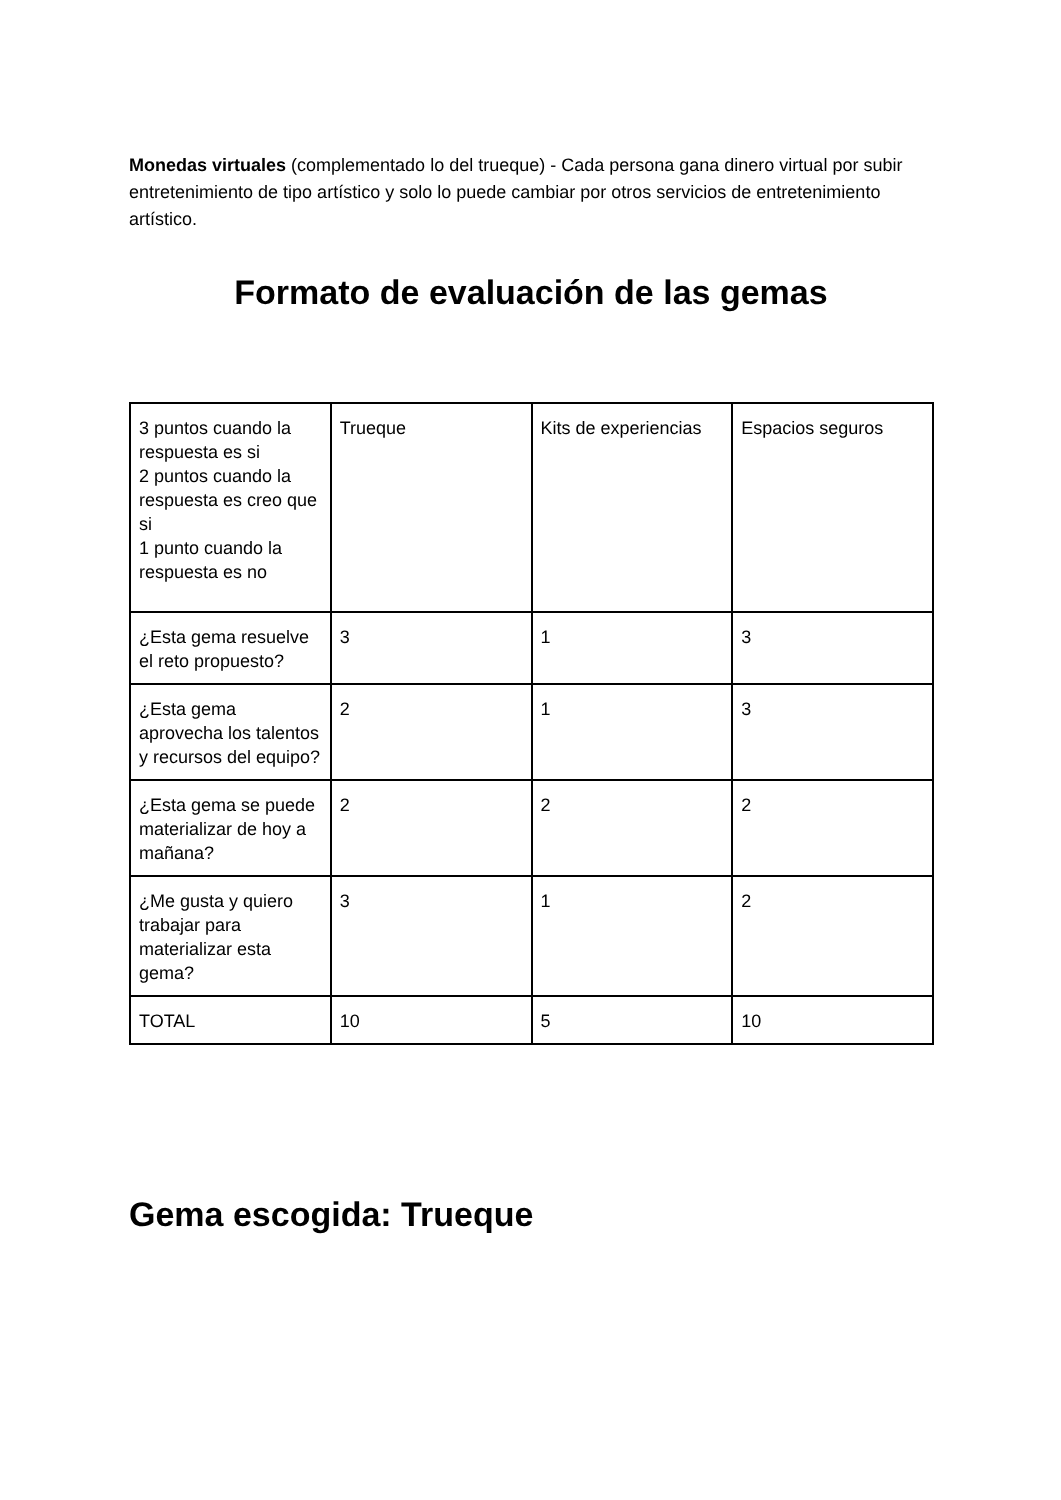Monedas virtuales (complementado lo del trueque) - Cada persona gana dinero virtual por subir entretenimiento de tipo artístico y solo lo puede cambiar por otros servicios de entretenimiento artístico.
Formato de evaluación de las gemas
| 3 puntos cuando la respuesta es si 2 puntos cuando la respuesta es creo que si 1 punto cuando la respuesta es no | Trueque | Kits de experiencias | Espacios seguros |
| ¿Esta gema resuelve el reto propuesto? | 3 | 1 | 3 |
| ¿Esta gema aprovecha los talentos y recursos del equipo? | 2 | 1 | 3 |
| ¿Esta gema se puede materializar de hoy a mañana? | 2 | 2 | 2 |
| ¿Me gusta y quiero trabajar para materializar esta gema? | 3 | 1 | 2 |
| TOTAL | 10 | 5 | 10 |
Gema escogida: Trueque